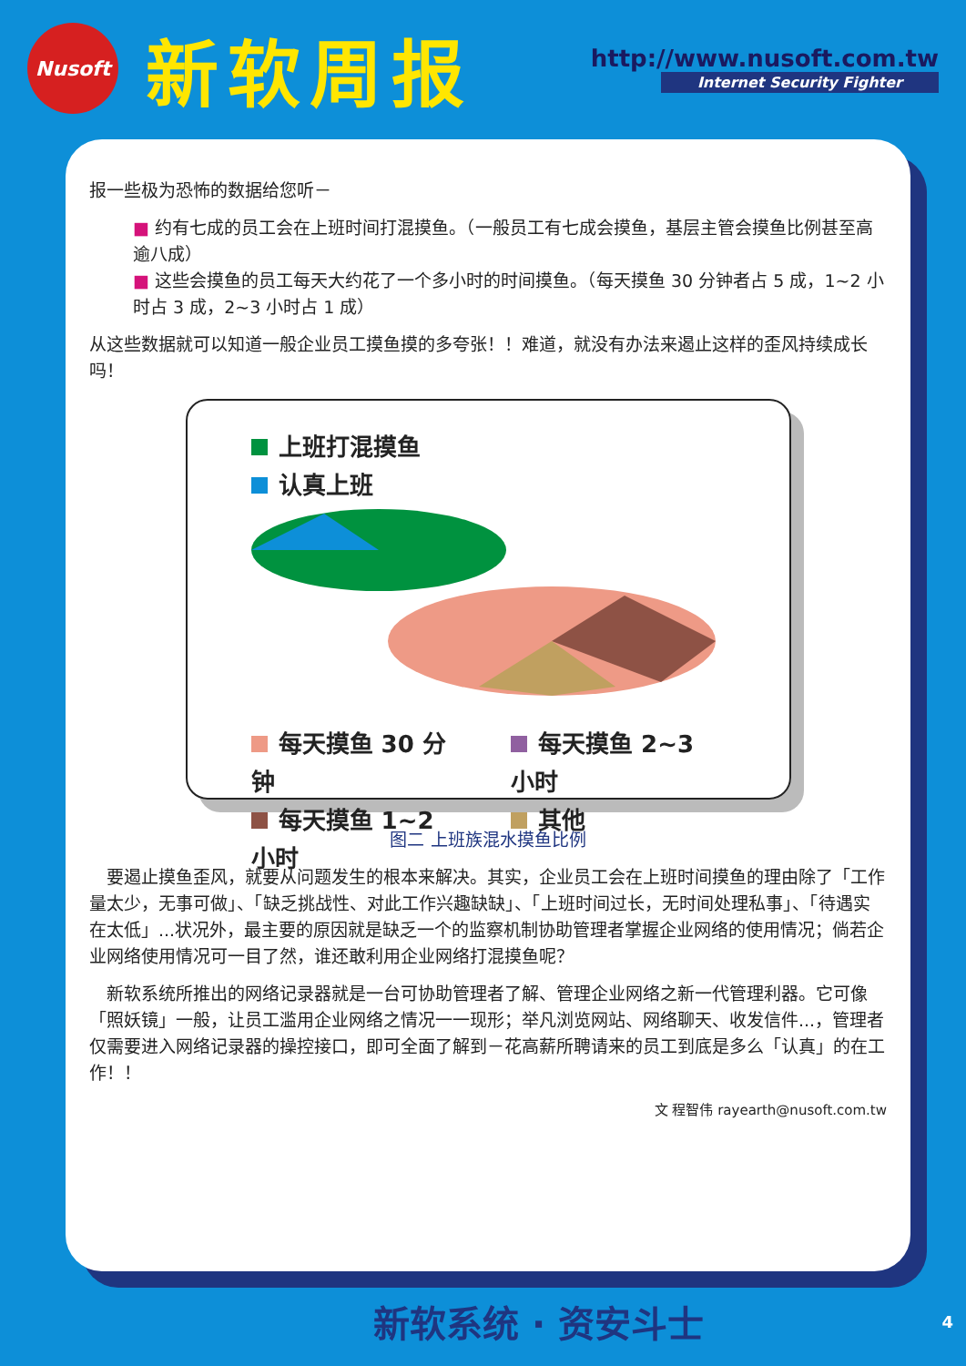Nusoft
新软周报
http://www.nusoft.com.tw
Internet Security Fighter
报一些极为恐怖的数据给您听－
■ 约有七成的员工会在上班时间打混摸鱼。（一般员工有七成会摸鱼，基层主管会摸鱼比例甚至高逾八成）
■ 这些会摸鱼的员工每天大约花了一个多小时的时间摸鱼。（每天摸鱼 30 分钟者占 5 成，1~2 小时占 3 成，2~3 小时占 1 成）
从这些数据就可以知道一般企业员工摸鱼摸的多夸张！！难道，就没有办法来遏止这样的歪风持续成长吗！
上班打混摸鱼
认真上班
每天摸鱼 30 分钟
每天摸鱼 1~2 小时
每天摸鱼 2~3 小时
其他
图二 上班族混水摸鱼比例
　要遏止摸鱼歪风，就要从问题发生的根本来解决。其实，企业员工会在上班时间摸鱼的理由除了「工作量太少，无事可做」、「缺乏挑战性、对此工作兴趣缺缺」、「上班时间过长，无时间处理私事」、「待遇实在太低」...状况外，最主要的原因就是缺乏一个的监察机制协助管理者掌握企业网络的使用情况；倘若企业网络使用情况可一目了然，谁还敢利用企业网络打混摸鱼呢？
　新软系统所推出的网络记录器就是一台可协助管理者了解、管理企业网络之新一代管理利器。它可像「照妖镜」一般，让员工滥用企业网络之情况一一现形；举凡浏览网站、网络聊天、收发信件...，管理者仅需要进入网络记录器的操控接口，即可全面了解到－花高薪所聘请来的员工到底是多么「认真」的在工作！！
文 程智伟 rayearth@nusoft.com.tw
新软系统 · 资安斗士 4